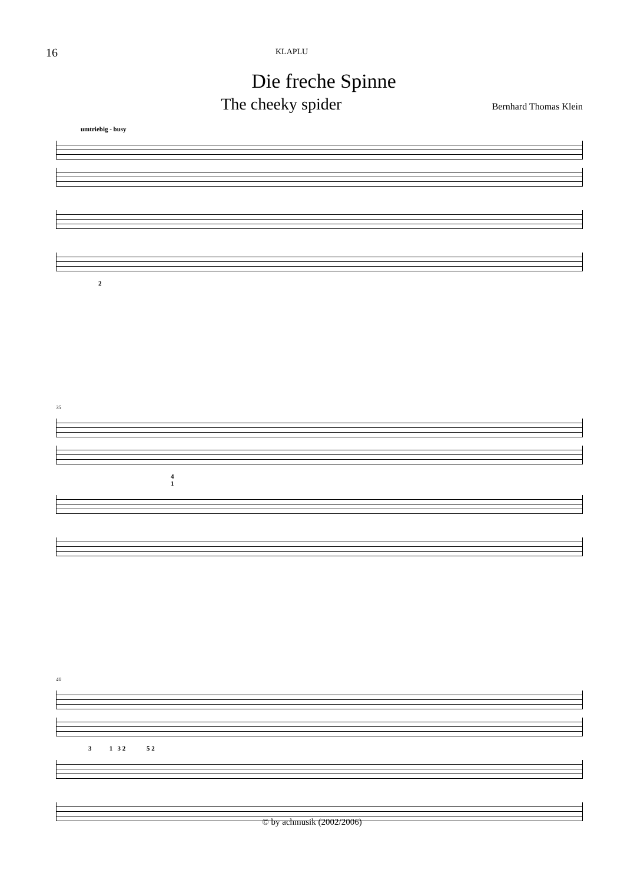16 KLAPLU
Die freche Spinne
The cheeky spider Bernhard Thomas Klein
umtriebig - busy
2
35
4
1
40
3 1 3 2 5 2
© by achmusik (2002/2006)